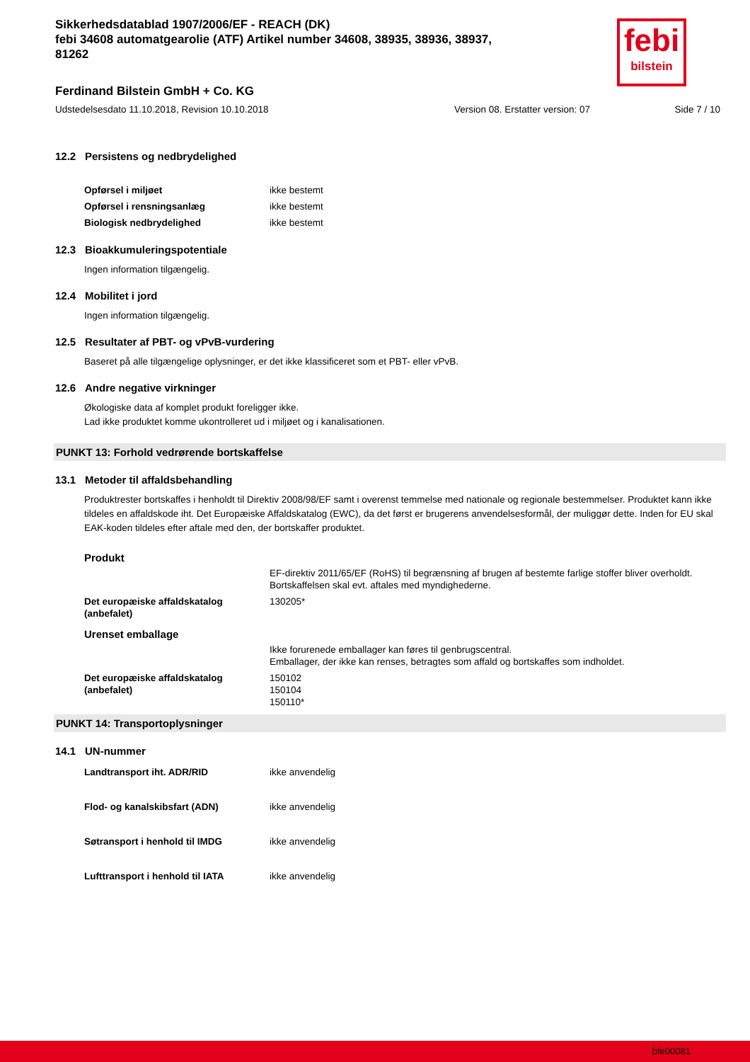febi
bilstein
Sikkerhedsdatablad 1907/2006/EF - REACH (DK)
febi 34608 automatgearolie (ATF) Artikel number 34608, 38935, 38936, 38937, 81262
Ferdinand Bilstein GmbH + Co. KG
Udstedelsesdato 11.10.2018, Revision 10.10.2018 Version 08. Erstatter version: 07 Side 7 / 10
12.2 Persistens og nedbrydelighed
| Opførsel i miljøet | ikke bestemt |
| Opførsel i rensningsanlæg | ikke bestemt |
| Biologisk nedbrydelighed | ikke bestemt |
12.3 Bioakkumuleringspotentiale
Ingen information tilgængelig.
12.4 Mobilitet i jord
Ingen information tilgængelig.
12.5 Resultater af PBT- og vPvB-vurdering
Baseret på alle tilgængelige oplysninger, er det ikke klassificeret som et PBT- eller vPvB.
12.6 Andre negative virkninger
Økologiske data af komplet produkt foreligger ikke.
Lad ikke produktet komme ukontrolleret ud i miljøet og i kanalisationen.
PUNKT 13: Forhold vedrørende bortskaffelse
13.1 Metoder til affaldsbehandling
Produktrester bortskaffes i henholdt til Direktiv 2008/98/EF samt i overenst temmelse med nationale og regionale bestemmelser. Produktet kann ikke tildeles en affaldskode iht. Det Europæiske Affaldskatalog (EWC), da det først er brugerens anvendelsesformål, der muliggør dette. Inden for EU skal EAK-koden tildeles efter aftale med den, der bortskaffer produktet.
Produkt
| | EF-direktiv 2011/65/EF (RoHS) til begrænsning af brugen af bestemte farlige stoffer bliver overholdt. Bortskaffelsen skal evt. aftales med myndighederne. |
| Det europæiske affaldskatalog (anbefalet) | 130205* |
Urenset emballage
| | Ikke forurenede emballager kan føres til genbrugscentral. Emballager, der ikke kan renses, betragtes som affald og bortskaffes som indholdet. |
| Det europæiske affaldskatalog (anbefalet) | 150102 150104 150110* |
PUNKT 14: Transportoplysninger
14.1 UN-nummer
| Landtransport iht. ADR/RID | ikke anvendelig |
| Flod- og kanalskibsfart (ADN) | ikke anvendelig |
| Søtransport i henhold til IMDG | ikke anvendelig |
| Lufttransport i henhold til IATA | ikke anvendelig |
bfe00081